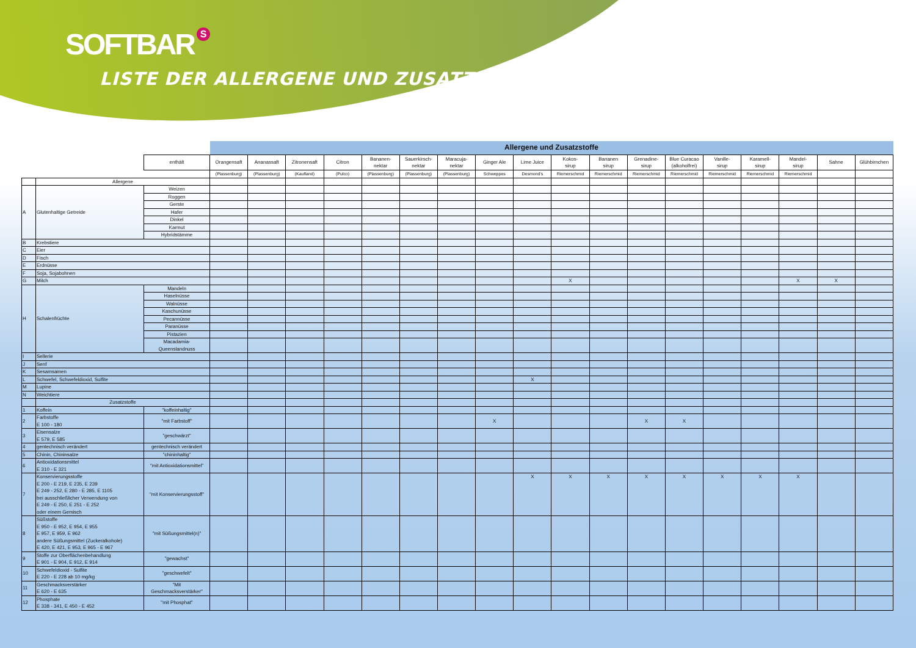SOFTBAR S
LISTE DER ALLERGENE UND ZUSATZSTOFFE
| | | | Allergene und Zusatzstoffe | | | | | | | | | | | | | | | | | |
| | | enthält | Orangensaft | Ananassaft | Zitronensaft | Citron | Bananen- nektar | Sauerkirsch- nektar | Maracuja- nektar | Ginger Ale | Lime Juice | Kokos- sirup | Bananen sirup | Grenadine- sirup | Blue Curacao (alkoholfrei) | Vanille- sirup | Karamell- sirup | Mandel- sirup | Sahne | Glühbirnchen |
| | | | (Plassenburg) | (Plassenburg) | (Kaufland) | (Pulco) | (Plassenburg) | (Plassenburg) | (Plassenburg) | Schweppes | Desmond's | Riemerschmid | Riemerschmid | Riemerschmid | Riemerschmid | Riemerschmid | Riemerschmid | Riemerschmid | | |
| | Allergene | | | | | | | | | | | | | | | | | | | |
| A | Glutenhaltige Getreide | Weizen | | | | | | | | | | | | | | | | | | |
| | | Roggen | | | | | | | | | | | | | | | | | | |
| | | Gerste | | | | | | | | | | | | | | | | | | |
| | | Hafer | | | | | | | | | | | | | | | | | | |
| | | Dinkel | | | | | | | | | | | | | | | | | | |
| | | Karmut | | | | | | | | | | | | | | | | | | |
| | | Hybridstämme | | | | | | | | | | | | | | | | | | |
| B | Krebstiere | | | | | | | | | | | | | | | | | | | |
| C | Eier | | | | | | | | | | | | | | | | | | | |
| D | Fisch | | | | | | | | | | | | | | | | | | | |
| E | Erdnüsse | | | | | | | | | | | | | | | | | | | |
| F | Soja, Sojabohnen | | | | | | | | | | | | | | | | | | | |
| G | Milch | | | | | | | | | | | X | | | | | | X | X | |
| H | Schalenfrüchte | Mandeln | | | | | | | | | | | | | | | | | | |
| | | Haselnüsse | | | | | | | | | | | | | | | | | | |
| | | Walnüsse | | | | | | | | | | | | | | | | | | |
| | | Kaschunüsse | | | | | | | | | | | | | | | | | | |
| | | Pecannüsse | | | | | | | | | | | | | | | | | | |
| | | Paranüsse | | | | | | | | | | | | | | | | | | |
| | | Pistazien | | | | | | | | | | | | | | | | | | |
| | | Macadamia- Queenslandnuss | | | | | | | | | | | | | | | | | | |
| I | Sellerie | | | | | | | | | | | | | | | | | | | |
| J | Senf | | | | | | | | | | | | | | | | | | | |
| K | Sesamsamen | | | | | | | | | | | | | | | | | | | |
| L | Schwefel, Schwefeldioxid, Sulfite | | | | | | | | | | X | | | | | | | | | |
| M | Lupine | | | | | | | | | | | | | | | | | | | |
| N | Weichtiere | | | | | | | | | | | | | | | | | | | |
| | Zusatzstoffe | | | | | | | | | | | | | | | | | | | |
| 1 | Koffein | "koffeinhaltig" | | | | | | | | | | | | | | | | | | |
| 2 | Farbstoffe E 100 - 180 | "mit Farbstoff" | | | | | | | | X | | | | X | X | | | | | |
| 3 | Eisensalze E 579, E 585 | "geschwärzt" | | | | | | | | | | | | | | | | | | |
| 4 | gentechnisch verändert | gentechnisch verändert | | | | | | | | | | | | | | | | | | |
| 5 | Chinin, Chininsalze | "chininhaltig" | | | | | | | | | | | | | | | | | | |
| 6 | Antioxidationsmittel E 310 - E 321 | "mit Antioxidationsmittel" | | | | | | | | | | | | | | | | | | |
| 7 | Konservierungsstoffe E 200 - E 219, E 235, E 239 E 249 - 252, E 280 - E 285, E 1105 bei ausschließlicher Verwendung von E 249 - E 250, E 251 - E 252 oder einem Gemisch | "mit Konservierungsstoff" | | | | | | | | | X | X | X | X | X | X | X | X | | |
| 8 | Süßstoffe E 950 - E 952, E 954, E 955 E 957, E 959, E 962 andere Süßungsmittel (Zuckeralkohole) E 420, E 421, E 953, E 965 - E 967 | "mit Süßungsmittel(n)" | | | | | | | | | | | | | | | | | | |
| 9 | Stoffe zur Oberflächenbehandlung E 901 - E 904, E 912, E 914 | "gewachst" | | | | | | | | | | | | | | | | | | |
| 10 | Schwefeldioxid - Sulfite E 220 - E 228 ab 10 mg/kg | "geschwefelt" | | | | | | | | | | | | | | | | | | |
| 11 | Geschmacksverstärker E 620 - E 635 | "Mit Geschmacksverstärker" | | | | | | | | | | | | | | | | | | |
| 12 | Phosphate E 338 - 341, E 450 - E 452 | "mit Phosphat" | | | | | | | | | | | | | | | | | | |